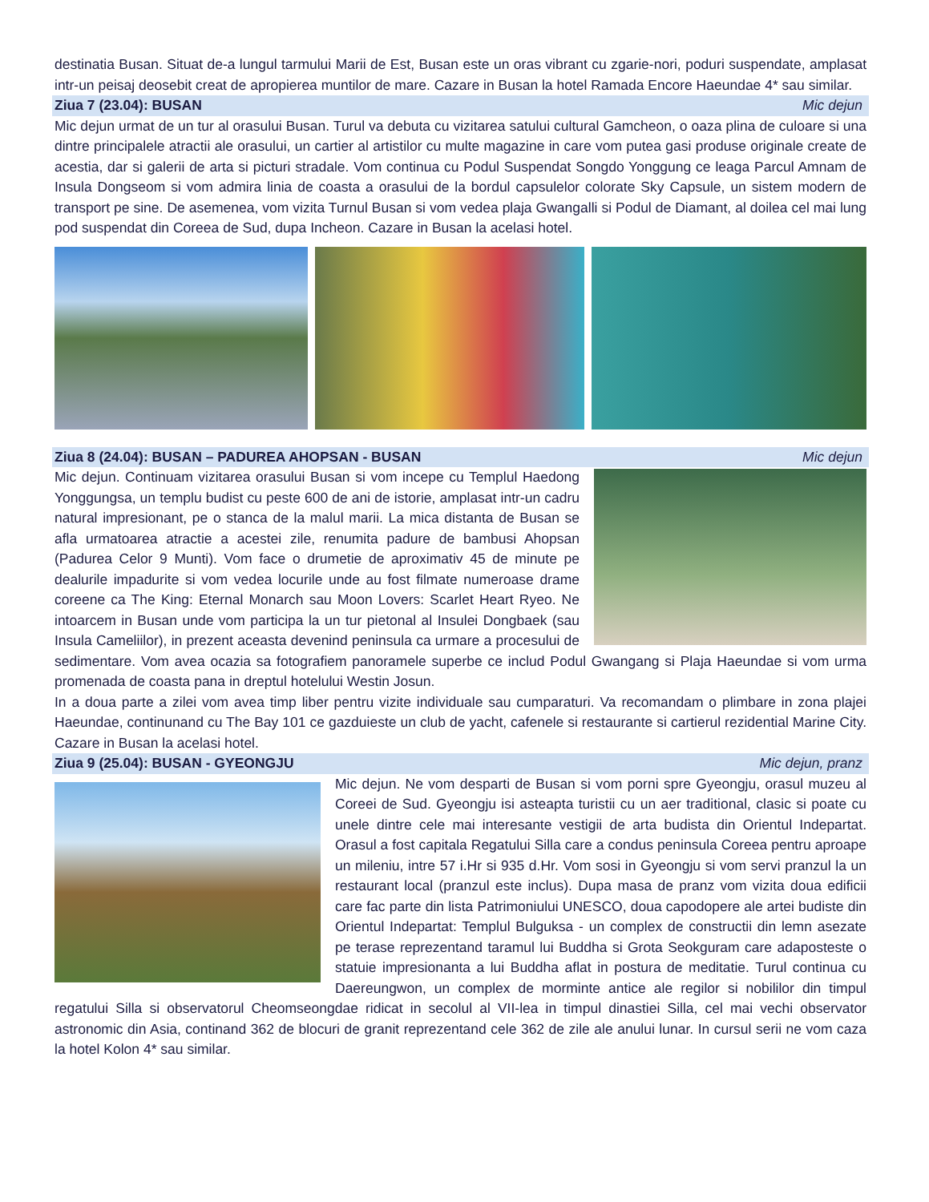destinatia Busan. Situat de-a lungul tarmului Marii de Est, Busan este un oras vibrant cu zgarie-nori, poduri suspendate, amplasat intr-un peisaj deosebit creat de apropierea muntilor de mare. Cazare in Busan la hotel Ramada Encore Haeundae 4* sau similar.
Ziua 7 (23.04): BUSAN Mic dejun
Mic dejun urmat de un tur al orasului Busan. Turul va debuta cu vizitarea satului cultural Gamcheon, o oaza plina de culoare si una dintre principalele atractii ale orasului, un cartier al artistilor cu multe magazine in care vom putea gasi produse originale create de acestia, dar si galerii de arta si picturi stradale. Vom continua cu Podul Suspendat Songdo Yonggung ce leaga Parcul Amnam de Insula Dongseom si vom admira linia de coasta a orasului de la bordul capsulelor colorate Sky Capsule, un sistem modern de transport pe sine. De asemenea, vom vizita Turnul Busan si vom vedea plaja Gwangalli si Podul de Diamant, al doilea cel mai lung pod suspendat din Coreea de Sud, dupa Incheon. Cazare in Busan la acelasi hotel.
Ziua 8 (24.04): BUSAN – PADUREA AHOPSAN - BUSAN Mic dejun
Mic dejun. Continuam vizitarea orasului Busan si vom incepe cu Templul Haedong Yonggungsa, un templu budist cu peste 600 de ani de istorie, amplasat intr-un cadru natural impresionant, pe o stanca de la malul marii. La mica distanta de Busan se afla urmatoarea atractie a acestei zile, renumita padure de bambusi Ahopsan (Padurea Celor 9 Munti). Vom face o drumetie de aproximativ 45 de minute pe dealurile impadurite si vom vedea locurile unde au fost filmate numeroase drame coreene ca The King: Eternal Monarch sau Moon Lovers: Scarlet Heart Ryeo. Ne intoarcem in Busan unde vom participa la un tur pietonal al Insulei Dongbaek (sau Insula Cameliilor), in prezent aceasta devenind peninsula ca urmare a procesului de sedimentare. Vom avea ocazia sa fotografiem panoramele superbe ce includ Podul Gwangang si Plaja Haeundae si vom urma promenada de coasta pana in dreptul hotelului Westin Josun.
In a doua parte a zilei vom avea timp liber pentru vizite individuale sau cumparaturi. Va recomandam o plimbare in zona plajei Haeundae, continunand cu The Bay 101 ce gazduieste un club de yacht, cafenele si restaurante si cartierul rezidential Marine City. Cazare in Busan la acelasi hotel.
Ziua 9 (25.04): BUSAN - GYEONGJU Mic dejun, pranz
Mic dejun. Ne vom desparti de Busan si vom porni spre Gyeongju, orasul muzeu al Coreei de Sud. Gyeongju isi asteapta turistii cu un aer traditional, clasic si poate cu unele dintre cele mai interesante vestigii de arta budista din Orientul Indepartat. Orasul a fost capitala Regatului Silla care a condus peninsula Coreea pentru aproape un mileniu, intre 57 i.Hr si 935 d.Hr. Vom sosi in Gyeongju si vom servi pranzul la un restaurant local (pranzul este inclus). Dupa masa de pranz vom vizita doua edificii care fac parte din lista Patrimoniului UNESCO, doua capodopere ale artei budiste din Orientul Indepartat: Templul Bulguksa - un complex de constructii din lemn asezate pe terase reprezentand taramul lui Buddha si Grota Seokguram care adaposteste o statuie impresionanta a lui Buddha aflat in postura de meditatie. Turul continua cu Daereungwon, un complex de morminte antice ale regilor si nobililor din timpul regatului Silla si observatorul Cheomseongdae ridicat in secolul al VII-lea in timpul dinastiei Silla, cel mai vechi observator astronomic din Asia, continand 362 de blocuri de granit reprezentand cele 362 de zile ale anului lunar. In cursul serii ne vom caza la hotel Kolon 4* sau similar.